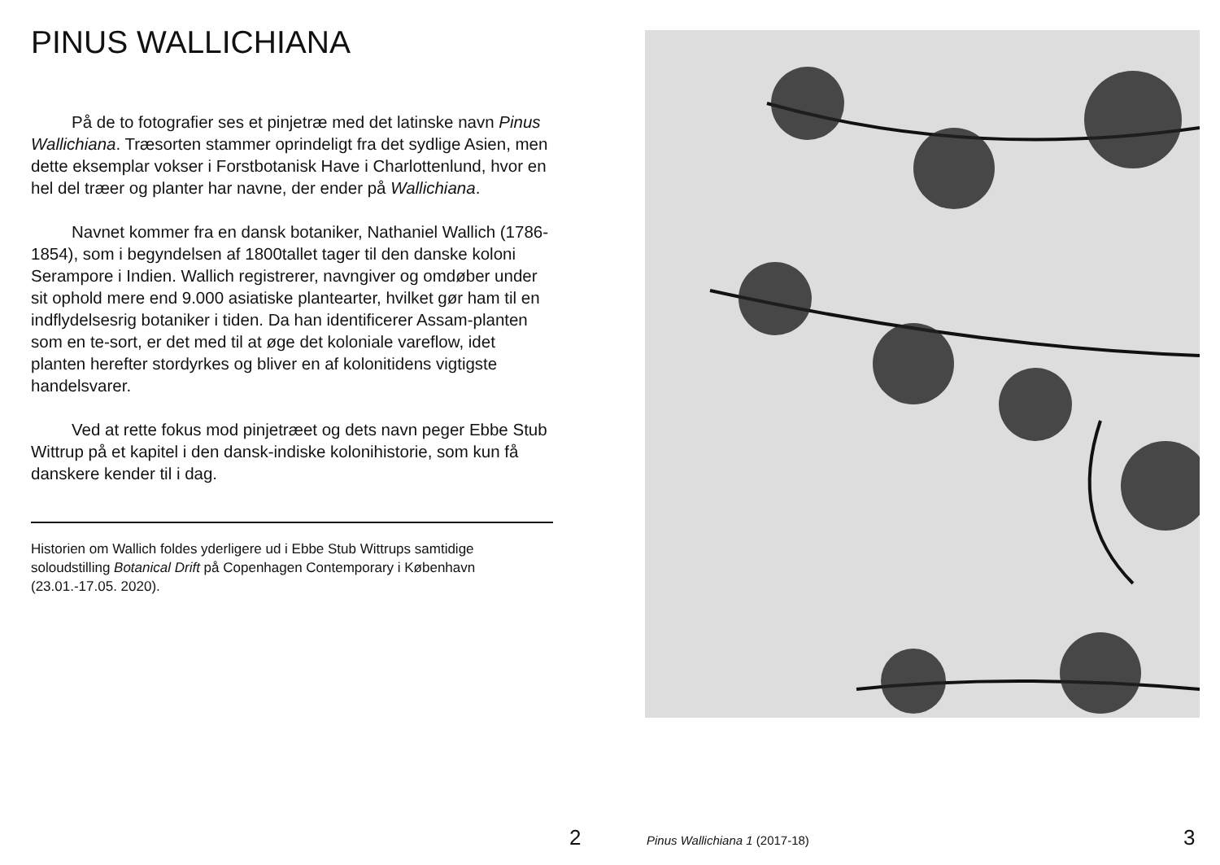PINUS WALLICHIANA
På de to fotografier ses et pinjetræ med det latinske navn Pinus Wallichiana. Træsorten stammer oprindeligt fra det sydlige Asien, men dette eksemplar vokser i Forst­botanisk Have i Charlottenlund, hvor en hel del træer og planter har navne, der ender på Wallichiana.
Navnet kommer fra en dansk botaniker, Nathaniel Wallich (1786-1854), som i begyndelsen af 1800tallet tager til den danske koloni Serampore i Indien. Wallich registrerer, navngiver og omdøber under sit ophold mere end 9.000 asiatiske plantearter, hvilket gør ham til en indflydelsesrig botaniker i tiden. Da han identificerer Assam-planten som en te-sort, er det med til at øge det koloniale vareflow, idet planten herefter stordyrkes og bliver en af kolonitidens vigtigste handelsvarer.
Ved at rette fokus mod pinjetræet og dets navn peger Ebbe Stub Wittrup på et kapitel i den dansk-indiske kolonihistorie, som kun få danskere kender til i dag.
Historien om Wallich foldes yderligere ud i Ebbe Stub Wittrups samtidige soloudstilling Botanical Drift på Copenhagen Contemporary i København (23.01.-17.05. 2020).
2 Pinus Wallichiana 1 (2017-18) 3